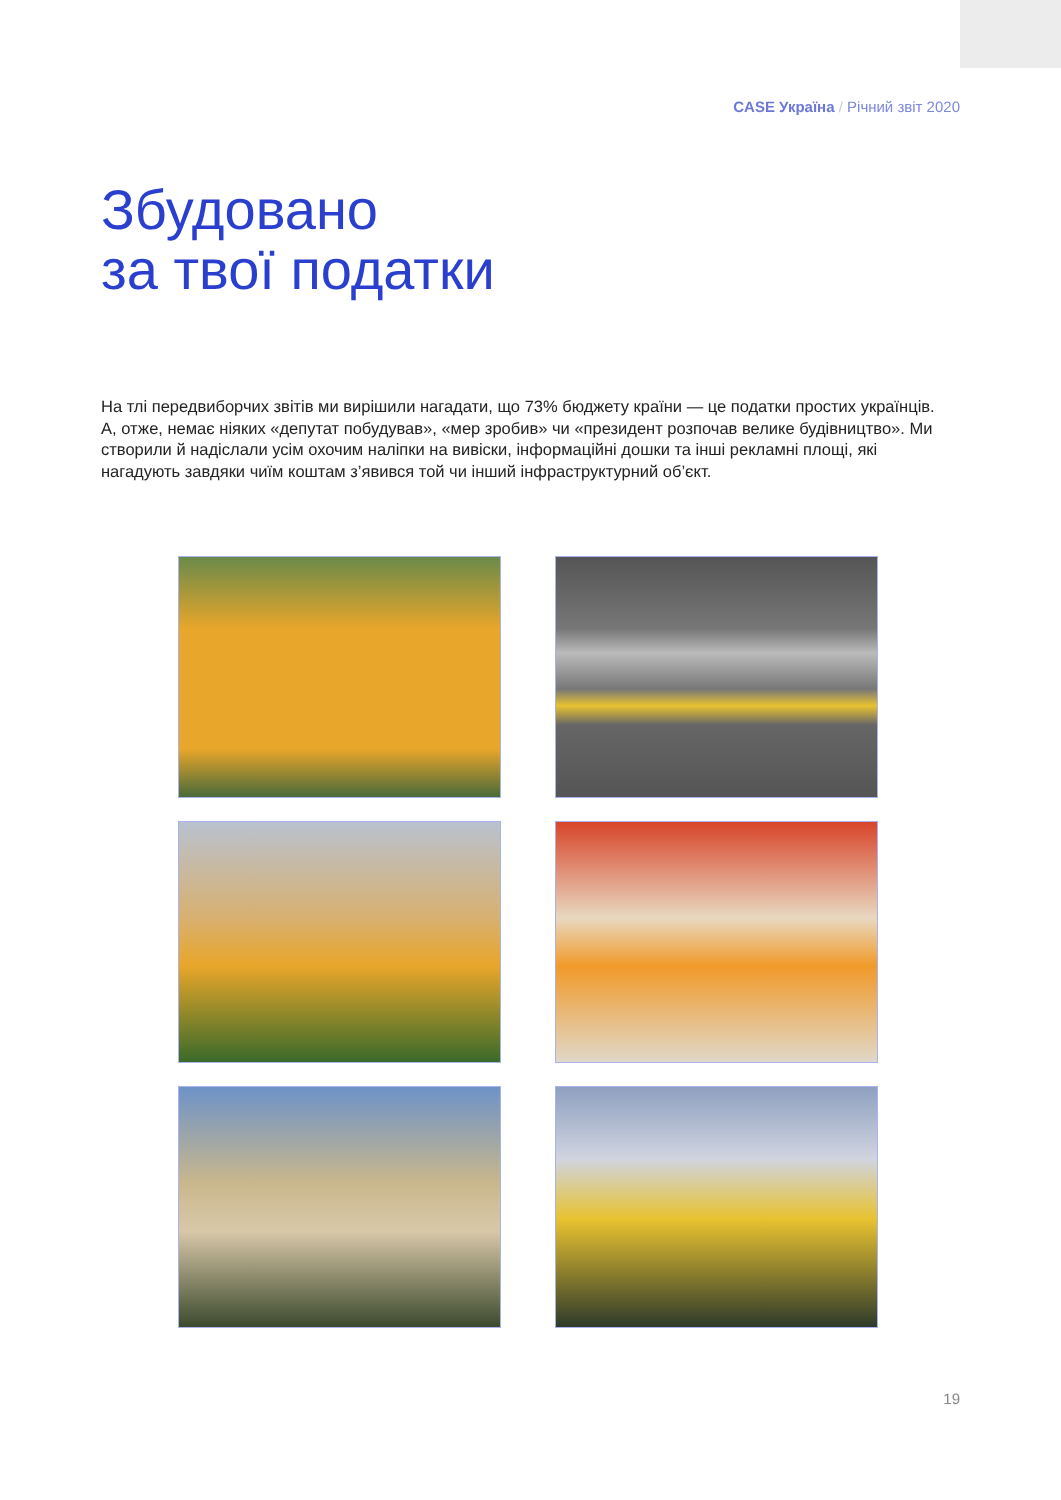CASE Україна / Річний звіт 2020
Збудовано
за твої податки
На тлі передвиборчих звітів ми вирішили нагадати, що 73% бюджету країни — це податки простих українців. А, отже, немає ніяких «депутат побудував», «мер зробив» чи «президент розпочав велике будівництво». Ми створили й надіслали усім охочим наліпки на вивіски, інформаційні дошки та інші рекламні площі, які нагадують завдяки чиїм коштам з’явився той чи інший інфраструктурний об’єкт.
19